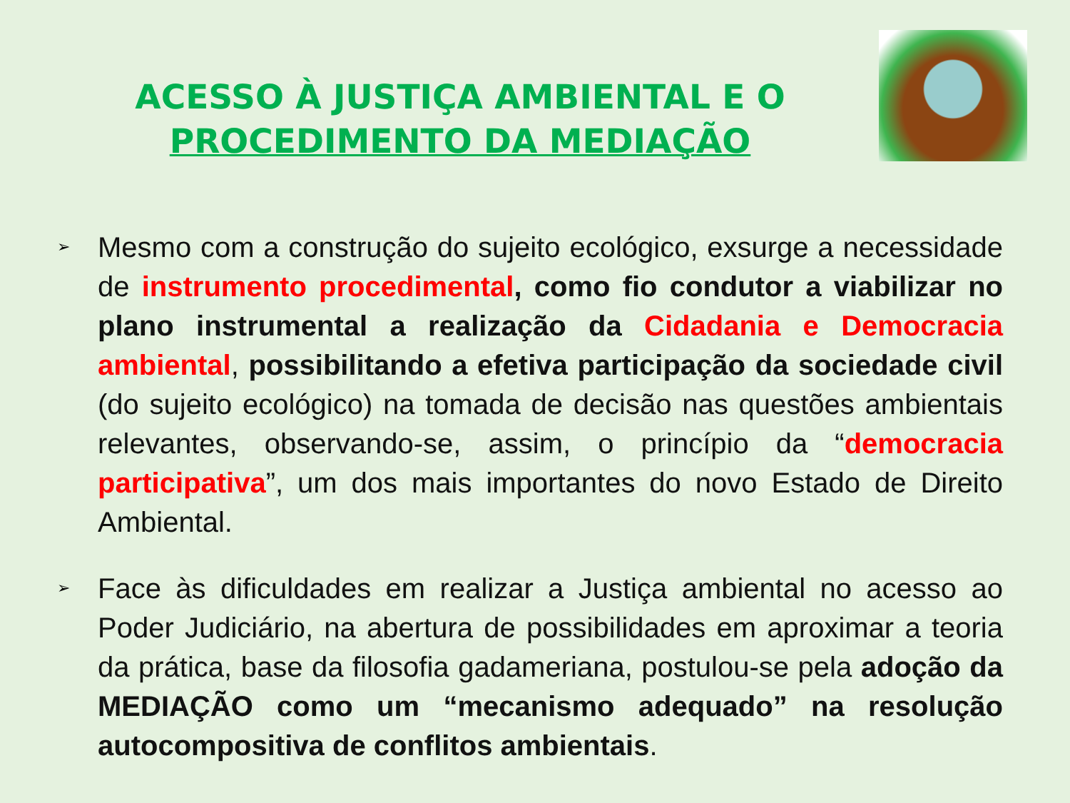ACESSO À JUSTIÇA AMBIENTAL E O PROCEDIMENTO DA MEDIAÇÃO
➢
Mesmo com a construção do sujeito ecológico, exsurge a necessidade de instrumento procedimental, como fio condutor a viabilizar no plano instrumental a realização da Cidadania e Democracia ambiental, possibilitando a efetiva participação da sociedade civil (do sujeito ecológico) na tomada de decisão nas questões ambientais relevantes, observando-se, assim, o princípio da “democracia participativa”, um dos mais importantes do novo Estado de Direito Ambiental.
➢
Face às dificuldades em realizar a Justiça ambiental no acesso ao Poder Judiciário, na abertura de possibilidades em aproximar a teoria da prática, base da filosofia gadameriana, postulou-se pela adoção da MEDIAÇÃO como um “mecanismo adequado” na resolução autocompositiva de conflitos ambientais.